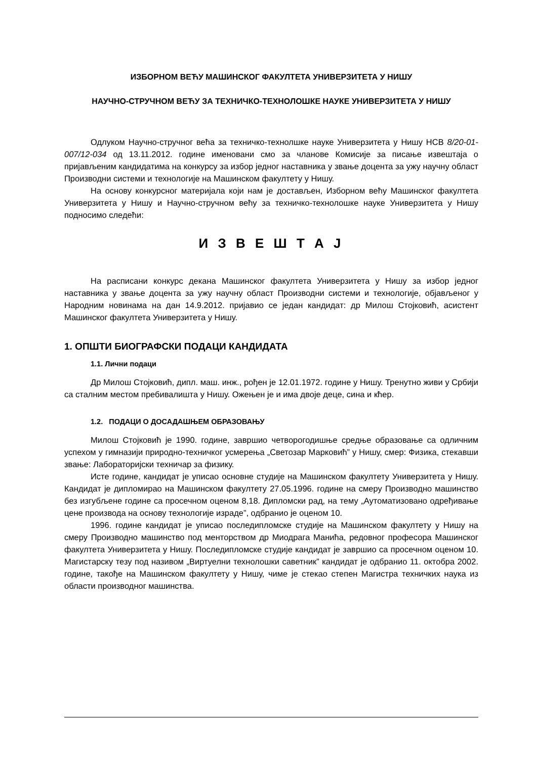ИЗБОРНОМ ВЕЋУ МАШИНСКОГ ФАКУЛТЕТА УНИВЕРЗИТЕТА У НИШУ
НАУЧНО-СТРУЧНОМ ВЕЋУ ЗА ТЕХНИЧКО-ТЕХНОЛОШКЕ НАУКЕ УНИВЕРЗИТЕТА У НИШУ
Одлуком Научно-стручног већа за техничко-технолшке науке Универзитета у Нишу НСВ 8/20-01-007/12-034 од 13.11.2012. године именовани смо за чланове Комисије за писање извештаја о пријављеним кандидатима на конкурсу за избор једног наставника у звање доцента за ужу научну област Производни системи и технологије на Машинском факултету у Нишу.
На основу конкурсног материјала који нам је достављен, Изборном већу Машинског факултета Универзитета у Нишу и Научно-стручном већу за техничко-технолошке науке Универзитета у Нишу подносимо следећи:
И З В Е Ш Т А Ј
На расписани конкурс декана Машинског факултета Универзитета у Нишу за избор једног наставника у звање доцента за ужу научну област Производни системи и технологије, објављеног у Народним новинама на дан 14.9.2012. пријавио се један кандидат: др Милош Стојковић, асистент Машинског факултета Универзитета у Нишу.
1. ОПШТИ БИОГРАФСКИ ПОДАЦИ КАНДИДАТА
1.1. Лични подаци
Др Милош Стојковић, дипл. маш. инж., рођен је 12.01.1972. године у Нишу. Тренутно живи у Србији са сталним местом пребивалишта у Нишу. Ожењен је и има двоје деце, сина и кћер.
1.2. ПОДАЦИ О ДОСАДАШЊЕМ ОБРАЗОВАЊУ
Милош Стојковић је 1990. године, завршио четворогодишње средње образовање са одличним успехом у гимназији природно-техничког усмерења „Светозар Марковић” у Нишу, смер: Физика, стекавши звање: Лабораторијски техничар за физику.
Исте године, кандидат је уписао основне студије на Машинском факултету Универзитета у Нишу. Кандидат је дипломирао на Машинском факултету 27.05.1996. године на смеру Производно машинство без изгубљене године са просечном оценом 8,18. Дипломски рад, на тему „Аутоматизовано одређивање цене производа на основу технологије израде”, одбранио је оценом 10.
1996. године кандидат је уписао последипломске студије на Машинском факултету у Нишу на смеру Производно машинство под менторством др Миодрага Манића, редовног професора Машинског факултета Универзитета у Нишу. Последипломске студије кандидат је завршио са просечном оценом 10. Магистарску тезу под називом „Виртуелни технолошки саветник” кандидат је одбранио 11. октобра 2002. године, такође на Машинском факултету у Нишу, чиме је стекао степен Магистра техничких наука из области производног машинства.